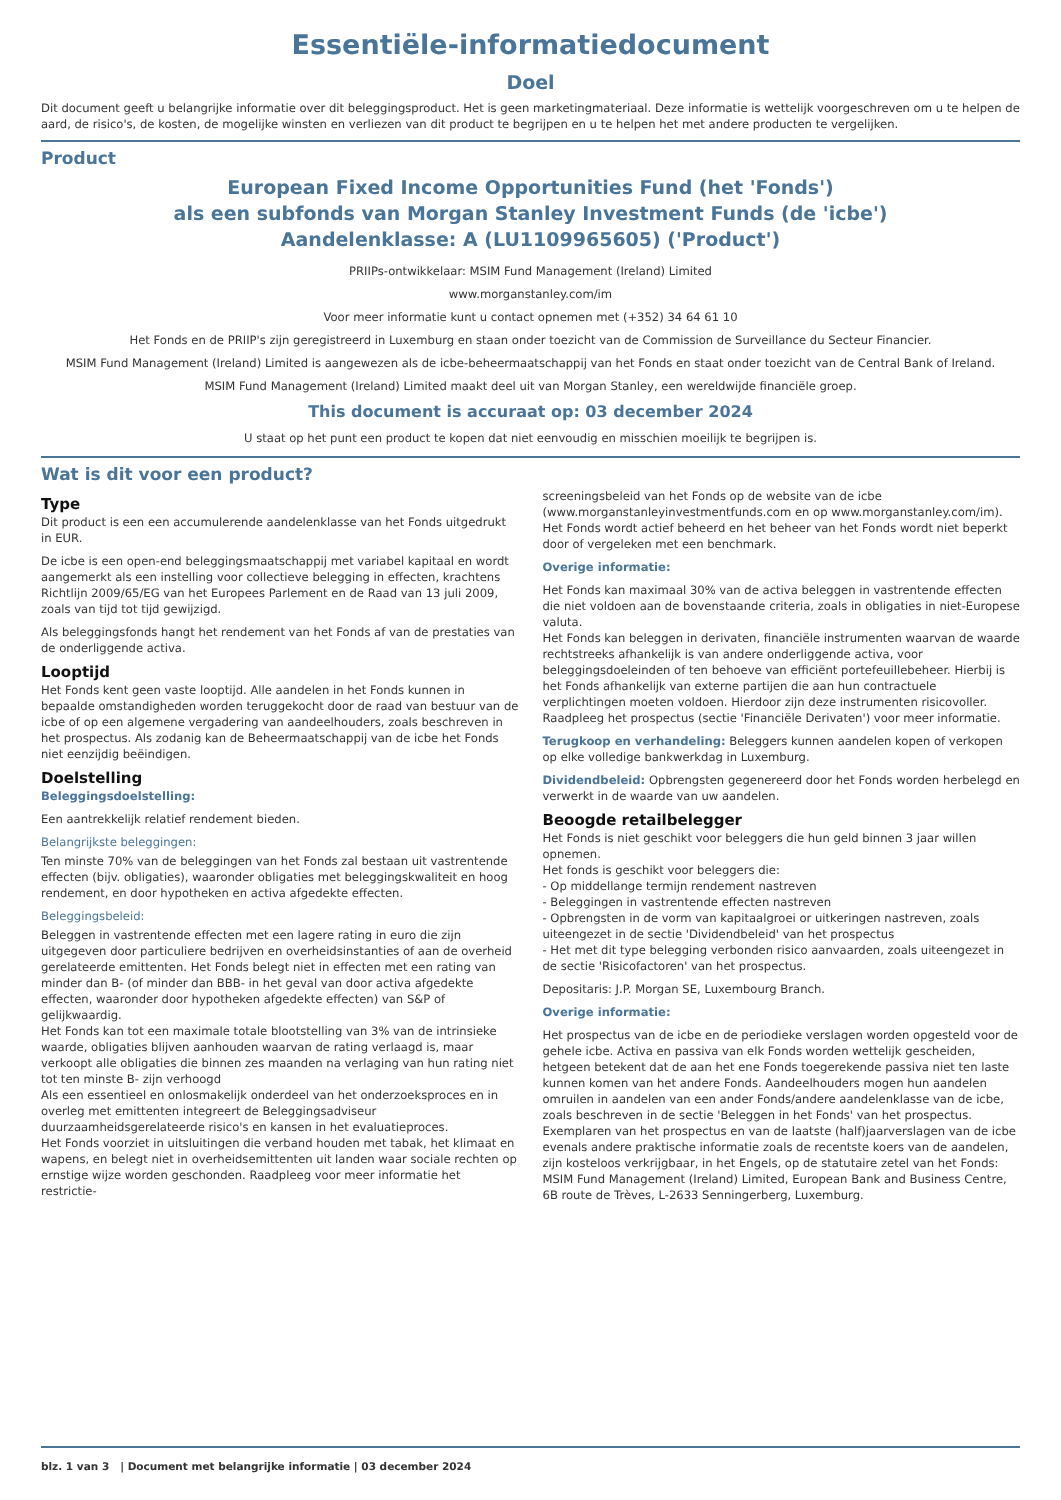Essentiële-informatiedocument
Doel
Dit document geeft u belangrijke informatie over dit beleggingsproduct. Het is geen marketingmateriaal. Deze informatie is wettelijk voorgeschreven om u te helpen de aard, de risico's, de kosten, de mogelijke winsten en verliezen van dit product te begrijpen en u te helpen het met andere producten te vergelijken.
Product
European Fixed Income Opportunities Fund (het 'Fonds')
als een subfonds van Morgan Stanley Investment Funds (de 'icbe')
Aandelenklasse: A (LU1109965605) ('Product')
PRIIPs-ontwikkelaar: MSIM Fund Management (Ireland) Limited
www.morganstanley.com/im
Voor meer informatie kunt u contact opnemen met (+352) 34 64 61 10
Het Fonds en de PRIIP's zijn geregistreerd in Luxemburg en staan onder toezicht van de Commission de Surveillance du Secteur Financier.
MSIM Fund Management (Ireland) Limited is aangewezen als de icbe-beheermaatschappij van het Fonds en staat onder toezicht van de Central Bank of Ireland.
MSIM Fund Management (Ireland) Limited maakt deel uit van Morgan Stanley, een wereldwijde financiële groep.
This document is accuraat op: 03 december 2024
U staat op het punt een product te kopen dat niet eenvoudig en misschien moeilijk te begrijpen is.
Wat is dit voor een product?
Type
Dit product is een een accumulerende aandelenklasse van het Fonds uitgedrukt in EUR.
De icbe is een open-end beleggingsmaatschappij met variabel kapitaal en wordt aangemerkt als een instelling voor collectieve belegging in effecten, krachtens Richtlijn 2009/65/EG van het Europees Parlement en de Raad van 13 juli 2009, zoals van tijd tot tijd gewijzigd.
Als beleggingsfonds hangt het rendement van het Fonds af van de prestaties van de onderliggende activa.
Looptijd
Het Fonds kent geen vaste looptijd. Alle aandelen in het Fonds kunnen in bepaalde omstandigheden worden teruggekocht door de raad van bestuur van de icbe of op een algemene vergadering van aandeelhouders, zoals beschreven in het prospectus. Als zodanig kan de Beheermaatschappij van de icbe het Fonds niet eenzijdig beëindigen.
Doelstelling
Beleggingsdoelstelling:
Een aantrekkelijk relatief rendement bieden.
Belangrijkste beleggingen:
Ten minste 70% van de beleggingen van het Fonds zal bestaan uit vastrentende effecten (bijv. obligaties), waaronder obligaties met beleggingskwaliteit en hoog rendement, en door hypotheken en activa afgedekte effecten.
Beleggingsbeleid:
Beleggen in vastrentende effecten met een lagere rating in euro die zijn uitgegeven door particuliere bedrijven en overheidsinstanties of aan de overheid gerelateerde emittenten. Het Fonds belegt niet in effecten met een rating van minder dan B- (of minder dan BBB- in het geval van door activa afgedekte effecten, waaronder door hypotheken afgedekte effecten) van S&P of gelijkwaardig.
Het Fonds kan tot een maximale totale blootstelling van 3% van de intrinsieke waarde, obligaties blijven aanhouden waarvan de rating verlaagd is, maar verkoopt alle obligaties die binnen zes maanden na verlaging van hun rating niet tot ten minste B- zijn verhoogd
Als een essentieel en onlosmakelijk onderdeel van het onderzoeksproces en in overleg met emittenten integreert de Beleggingsadviseur duurzaamheidsgerelateerde risico's en kansen in het evaluatieproces.
Het Fonds voorziet in uitsluitingen die verband houden met tabak, het klimaat en wapens, en belegt niet in overheidsemittenten uit landen waar sociale rechten op ernstige wijze worden geschonden. Raadpleeg voor meer informatie het restrictie-
screeningsbeleid van het Fonds op de website van de icbe (www.morganstanleyinvestmentfunds.com en op www.morganstanley.com/im).
Het Fonds wordt actief beheerd en het beheer van het Fonds wordt niet beperkt door of vergeleken met een benchmark.
Overige informatie:
Het Fonds kan maximaal 30% van de activa beleggen in vastrentende effecten die niet voldoen aan de bovenstaande criteria, zoals in obligaties in niet-Europese valuta.
Het Fonds kan beleggen in derivaten, financiële instrumenten waarvan de waarde rechtstreeks afhankelijk is van andere onderliggende activa, voor beleggingsdoeleinden of ten behoeve van efficiënt portefeuillebeheer. Hierbij is het Fonds afhankelijk van externe partijen die aan hun contractuele verplichtingen moeten voldoen. Hierdoor zijn deze instrumenten risicovoller. Raadpleeg het prospectus (sectie 'Financiële Derivaten') voor meer informatie.
Terugkoop en verhandeling: Beleggers kunnen aandelen kopen of verkopen op elke volledige bankwerkdag in Luxemburg.
Dividendbeleid: Opbrengsten gegenereerd door het Fonds worden herbelegd en verwerkt in de waarde van uw aandelen.
Beoogde retailbelegger
Het Fonds is niet geschikt voor beleggers die hun geld binnen 3 jaar willen opnemen.
Het fonds is geschikt voor beleggers die:
- Op middellange termijn rendement nastreven
- Beleggingen in vastrentende effecten nastreven
- Opbrengsten in de vorm van kapitaalgroei or uitkeringen nastreven, zoals uiteengezet in de sectie 'Dividendbeleid' van het prospectus
- Het met dit type belegging verbonden risico aanvaarden, zoals uiteengezet in de sectie 'Risicofactoren' van het prospectus.
Depositaris: J.P. Morgan SE, Luxembourg Branch.
Overige informatie:
Het prospectus van de icbe en de periodieke verslagen worden opgesteld voor de gehele icbe. Activa en passiva van elk Fonds worden wettelijk gescheiden, hetgeen betekent dat de aan het ene Fonds toegerekende passiva niet ten laste kunnen komen van het andere Fonds. Aandeelhouders mogen hun aandelen omruilen in aandelen van een ander Fonds/andere aandelenklasse van de icbe, zoals beschreven in de sectie 'Beleggen in het Fonds' van het prospectus.
Exemplaren van het prospectus en van de laatste (half)jaarverslagen van de icbe evenals andere praktische informatie zoals de recentste koers van de aandelen, zijn kosteloos verkrijgbaar, in het Engels, op de statutaire zetel van het Fonds: MSIM Fund Management (Ireland) Limited, European Bank and Business Centre, 6B route de Trèves, L-2633 Senningerberg, Luxemburg.
blz. 1 van 3 | Document met belangrijke informatie | 03 december 2024